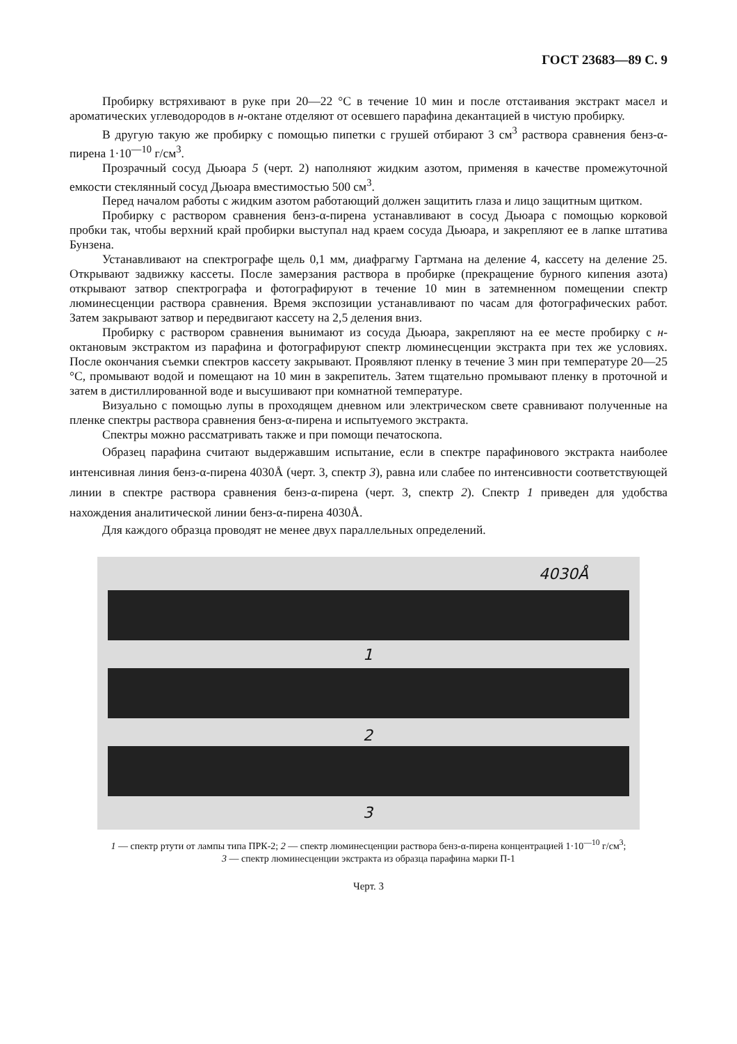ГОСТ 23683—89 С. 9
Пробирку встряхивают в руке при 20—22 °С в течение 10 мин и после отстаивания экстракт масел и ароматических углеводородов в н-октане отделяют от осевшего парафина декантацией в чистую пробирку.
В другую такую же пробирку с помощью пипетки с грушей отбирают 3 см<sup>3</sup> раствора сравнения бенз-α-пирена 1·10<sup>—10</sup> г/см<sup>3</sup>.
Прозрачный сосуд Дьюара 5 (черт. 2) наполняют жидким азотом, применяя в качестве промежуточной емкости стеклянный сосуд Дьюара вместимостью 500 см<sup>3</sup>.
Перед началом работы с жидким азотом работающий должен защитить глаза и лицо защитным щитком.
Пробирку с раствором сравнения бенз-α-пирена устанавливают в сосуд Дьюара с помощью корковой пробки так, чтобы верхний край пробирки выступал над краем сосуда Дьюара, и закрепляют ее в лапке штатива Бунзена.
Устанавливают на спектрографе щель 0,1 мм, диафрагму Гартмана на деление 4, кассету на деление 25. Открывают задвижку кассеты. После замерзания раствора в пробирке (прекращение бурного кипения азота) открывают затвор спектрографа и фотографируют в течение 10 мин в затемненном помещении спектр люминесценции раствора сравнения. Время экспозиции устанавливают по часам для фотографических работ. Затем закрывают затвор и передвигают кассету на 2,5 деления вниз.
Пробирку с раствором сравнения вынимают из сосуда Дьюара, закрепляют на ее месте пробирку с н-октановым экстрактом из парафина и фотографируют спектр люминесценции экстракта при тех же условиях. После окончания съемки спектров кассету закрывают. Проявляют пленку в течение 3 мин при температуре 20—25 °С, промывают водой и помещают на 10 мин в закрепитель. Затем тщательно промывают пленку в проточной и затем в дистиллированной воде и высушивают при комнатной температуре.
Визуально с помощью лупы в проходящем дневном или электрическом свете сравнивают полученные на пленке спектры раствора сравнения бенз-α-пирена и испытуемого экстракта.
Спектры можно рассматривать также и при помощи печатоскопа.
Образец парафина считают выдержавшим испытание, если в спектре парафинового экстракта наиболее интенсивная линия бенз-α-пирена 4030Å (черт. 3, спектр 3), равна или слабее по интенсивности соответствующей линии в спектре раствора сравнения бенз-α-пирена (черт. 3, спектр 2). Спектр 1 приведен для удобства нахождения аналитической линии бенз-α-пирена 4030Å.
Для каждого образца проводят не менее двух параллельных определений.
4030Å
1
2
3
1 — спектр ртути от лампы типа ПРК-2; 2 — спектр люминесценции раствора бенз-α-пирена концентрацией 1·10<sup>—10</sup> г/см<sup>3</sup>;
3 — спектр люминесценции экстракта из образца парафина марки П-1
Черт. 3